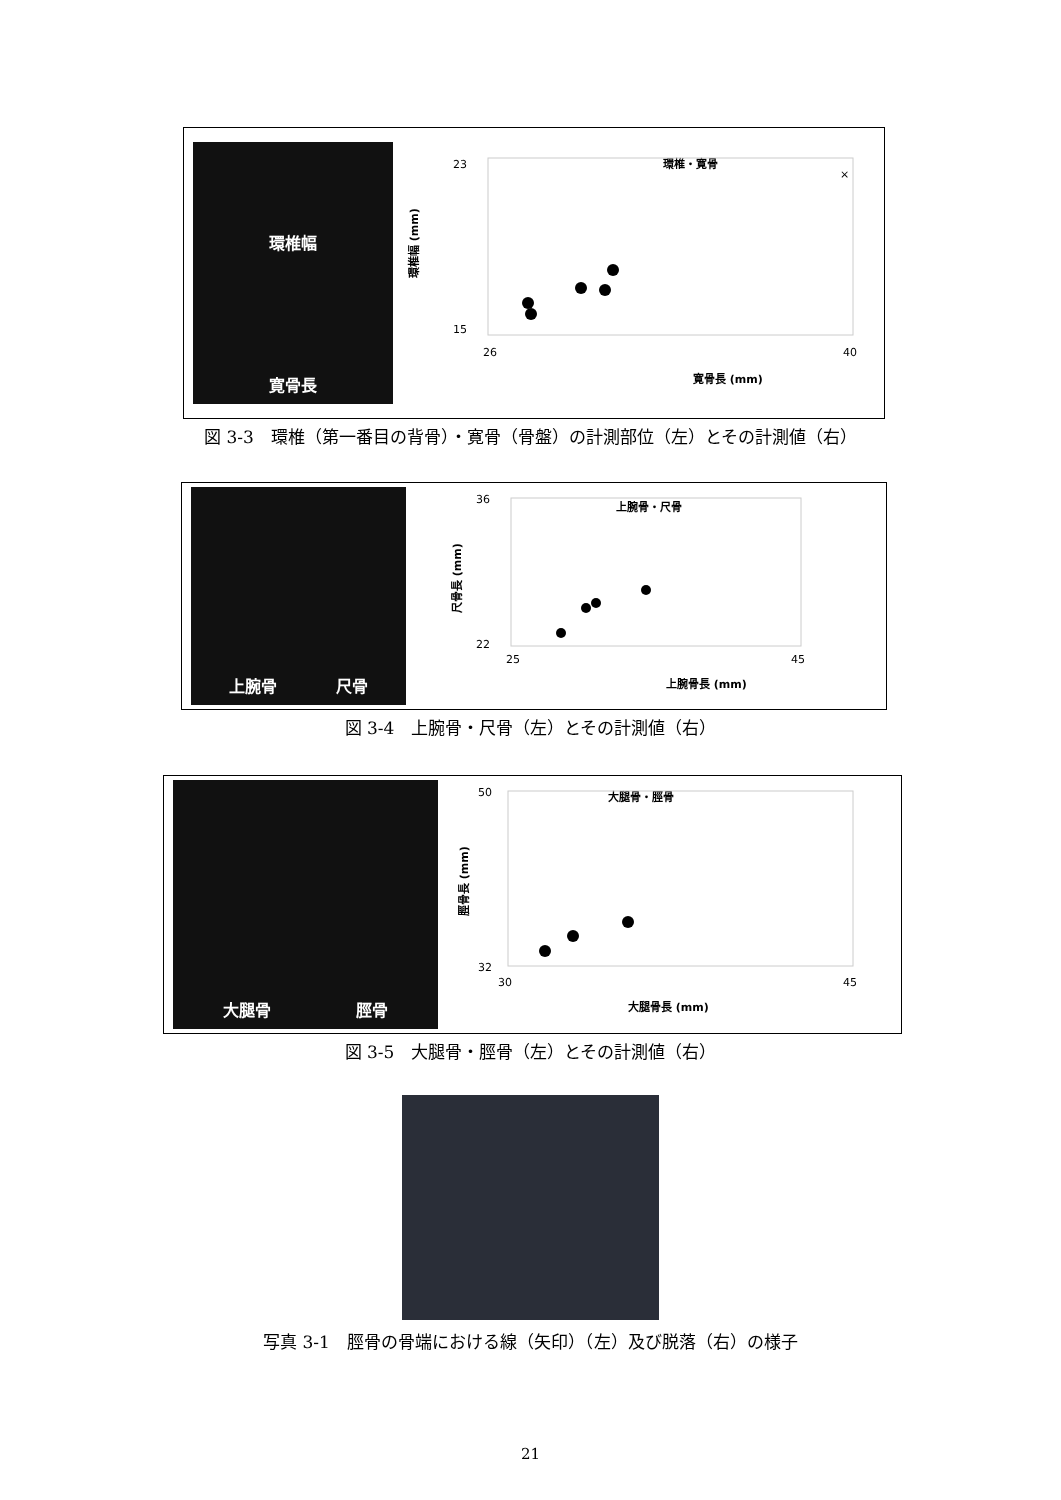環椎幅
寛骨長
環椎・寛骨
23
15
26
40
寛骨長 (mm)
環椎幅 (mm)
×
×
図 3-3　環椎（第一番目の背骨）・寛骨（骨盤）の計測部位（左）とその計測値（右）
上腕骨 尺骨
上腕骨・尺骨
36
22
25
45
上腕骨長 (mm)
尺骨長 (mm)
図 3-4　上腕骨・尺骨（左）とその計測値（右）
大腿骨 脛骨
大腿骨・脛骨
50
32
30
45
大腿骨長 (mm)
脛骨長 (mm)
図 3-5　大腿骨・脛骨（左）とその計測値（右）
写真 3-1　脛骨の骨端における線（矢印）（左）及び脱落（右）の様子
21